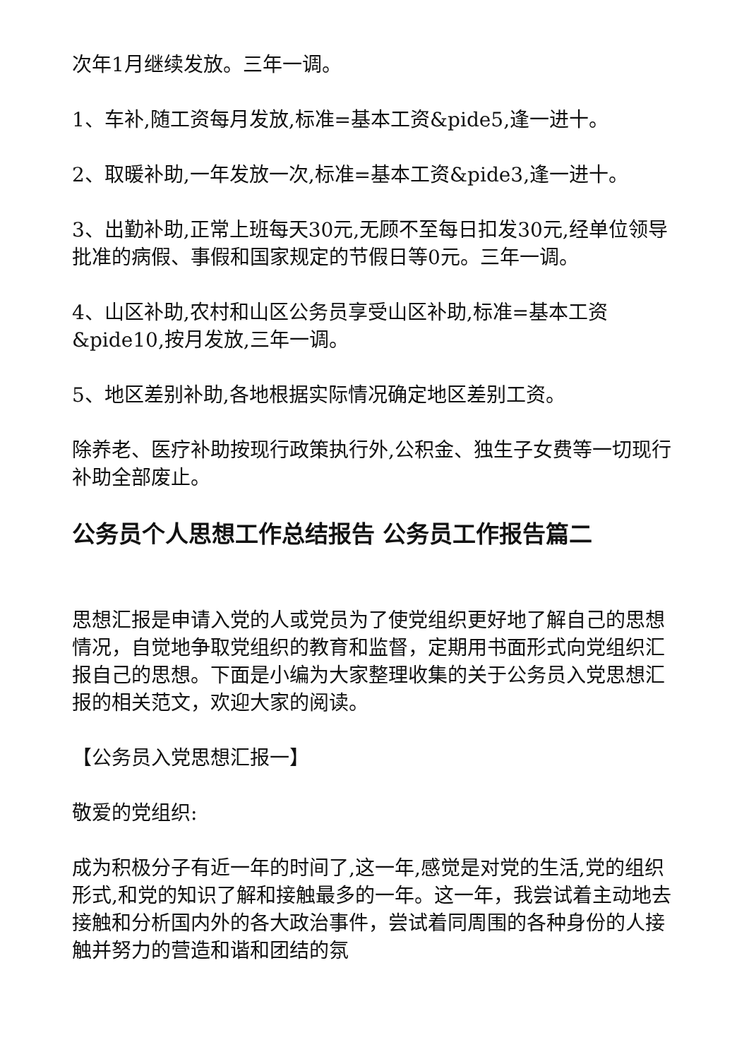次年1月继续发放。三年一调。
1、车补,随工资每月发放,标准=基本工资&pide5,逢一进十。
2、取暖补助,一年发放一次,标准=基本工资&pide3,逢一进十。
3、出勤补助,正常上班每天30元,无顾不至每日扣发30元,经单位领导批准的病假、事假和国家规定的节假日等0元。三年一调。
4、山区补助,农村和山区公务员享受山区补助,标准=基本工资&pide10,按月发放,三年一调。
5、地区差别补助,各地根据实际情况确定地区差别工资。
除养老、医疗补助按现行政策执行外,公积金、独生子女费等一切现行补助全部废止。
公务员个人思想工作总结报告 公务员工作报告篇二
思想汇报是申请入党的人或党员为了使党组织更好地了解自己的思想情况，自觉地争取党组织的教育和监督，定期用书面形式向党组织汇报自己的思想。下面是小编为大家整理收集的关于公务员入党思想汇报的相关范文，欢迎大家的阅读。
【公务员入党思想汇报一】
敬爱的党组织:
成为积极分子有近一年的时间了,这一年,感觉是对党的生活,党的组织形式,和党的知识了解和接触最多的一年。这一年，我尝试着主动地去接触和分析国内外的各大政治事件，尝试着同周围的各种身份的人接触并努力的营造和谐和团结的氛